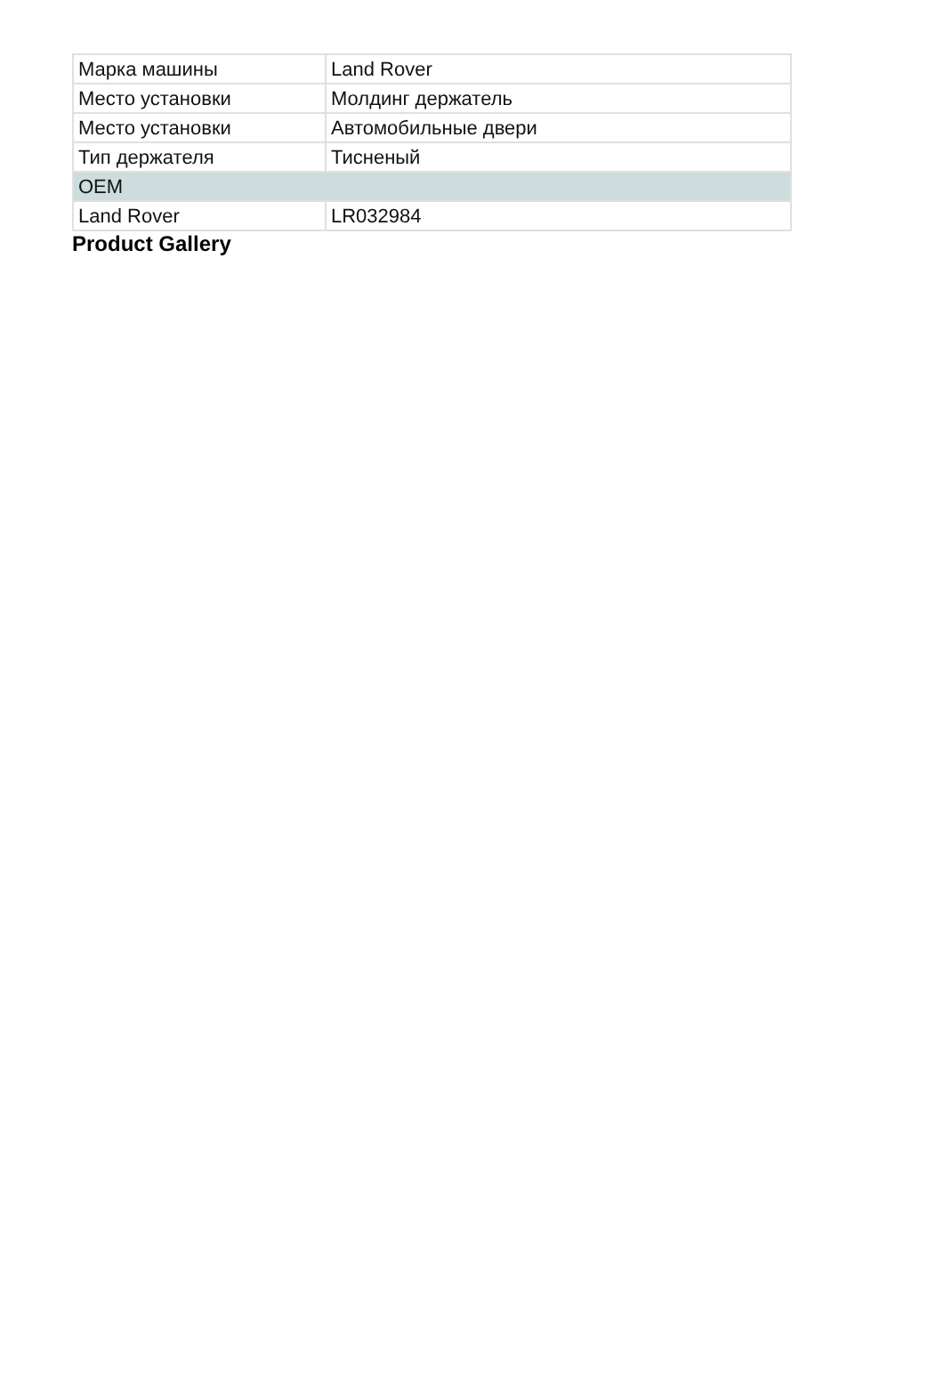| Марка машины | Land Rover |
| Место установки | Молдинг держатель |
| Место установки | Автомобильные двери |
| Тип держателя | Тисненый |
| OEM | |
| Land Rover | LR032984 |
Product Gallery